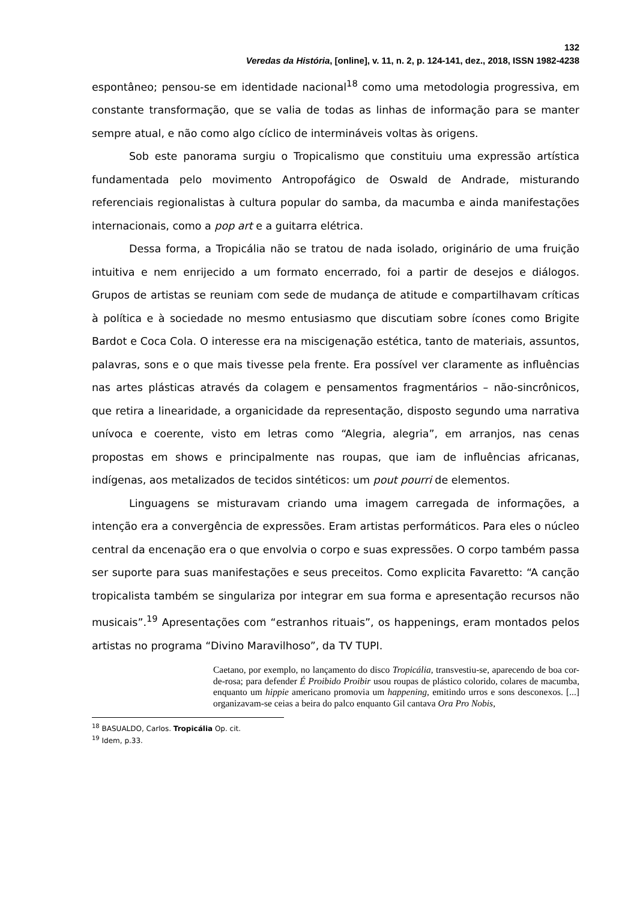132
Veredas da História, [online], v. 11, n. 2, p. 124-141, dez., 2018, ISSN 1982-4238
espontâneo; pensou-se em identidade nacional<sup>18</sup> como uma metodologia progressiva, em constante transformação, que se valia de todas as linhas de informação para se manter sempre atual, e não como algo cíclico de intermináveis voltas às origens.
Sob este panorama surgiu o Tropicalismo que constituiu uma expressão artística fundamentada pelo movimento Antropofágico de Oswald de Andrade, misturando referenciais regionalistas à cultura popular do samba, da macumba e ainda manifestações internacionais, como a pop art e a guitarra elétrica.
Dessa forma, a Tropicália não se tratou de nada isolado, originário de uma fruição intuitiva e nem enrijecido a um formato encerrado, foi a partir de desejos e diálogos. Grupos de artistas se reuniam com sede de mudança de atitude e compartilhavam críticas à política e à sociedade no mesmo entusiasmo que discutiam sobre ícones como Brigite Bardot e Coca Cola. O interesse era na miscigenação estética, tanto de materiais, assuntos, palavras, sons e o que mais tivesse pela frente. Era possível ver claramente as influências nas artes plásticas através da colagem e pensamentos fragmentários – não-sincrônicos, que retira a linearidade, a organicidade da representação, disposto segundo uma narrativa unívoca e coerente, visto em letras como “Alegria, alegria”, em arranjos, nas cenas propostas em shows e principalmente nas roupas, que iam de influências africanas, indígenas, aos metalizados de tecidos sintéticos: um pout pourri de elementos.
Linguagens se misturavam criando uma imagem carregada de informações, a intenção era a convergência de expressões. Eram artistas performáticos. Para eles o núcleo central da encenação era o que envolvia o corpo e suas expressões. O corpo também passa ser suporte para suas manifestações e seus preceitos. Como explicita Favaretto: “A canção tropicalista também se singulariza por integrar em sua forma e apresentação recursos não musicais”.<sup>19</sup> Apresentações com “estranhos rituais”, os happenings, eram montados pelos artistas no programa “Divino Maravilhoso”, da TV TUPI.
Caetano, por exemplo, no lançamento do disco Tropicália, transvestiu-se, aparecendo de boa cor-de-rosa; para defender É Proibido Proibir usou roupas de plástico colorido, colares de macumba, enquanto um hippie americano promovia um happening, emitindo urros e sons desconexos. [...] organizavam-se ceias a beira do palco enquanto Gil cantava Ora Pro Nobis,
<sup>18</sup> BASUALDO, Carlos. Tropicália Op. cit.
<sup>19</sup> Idem, p.33.